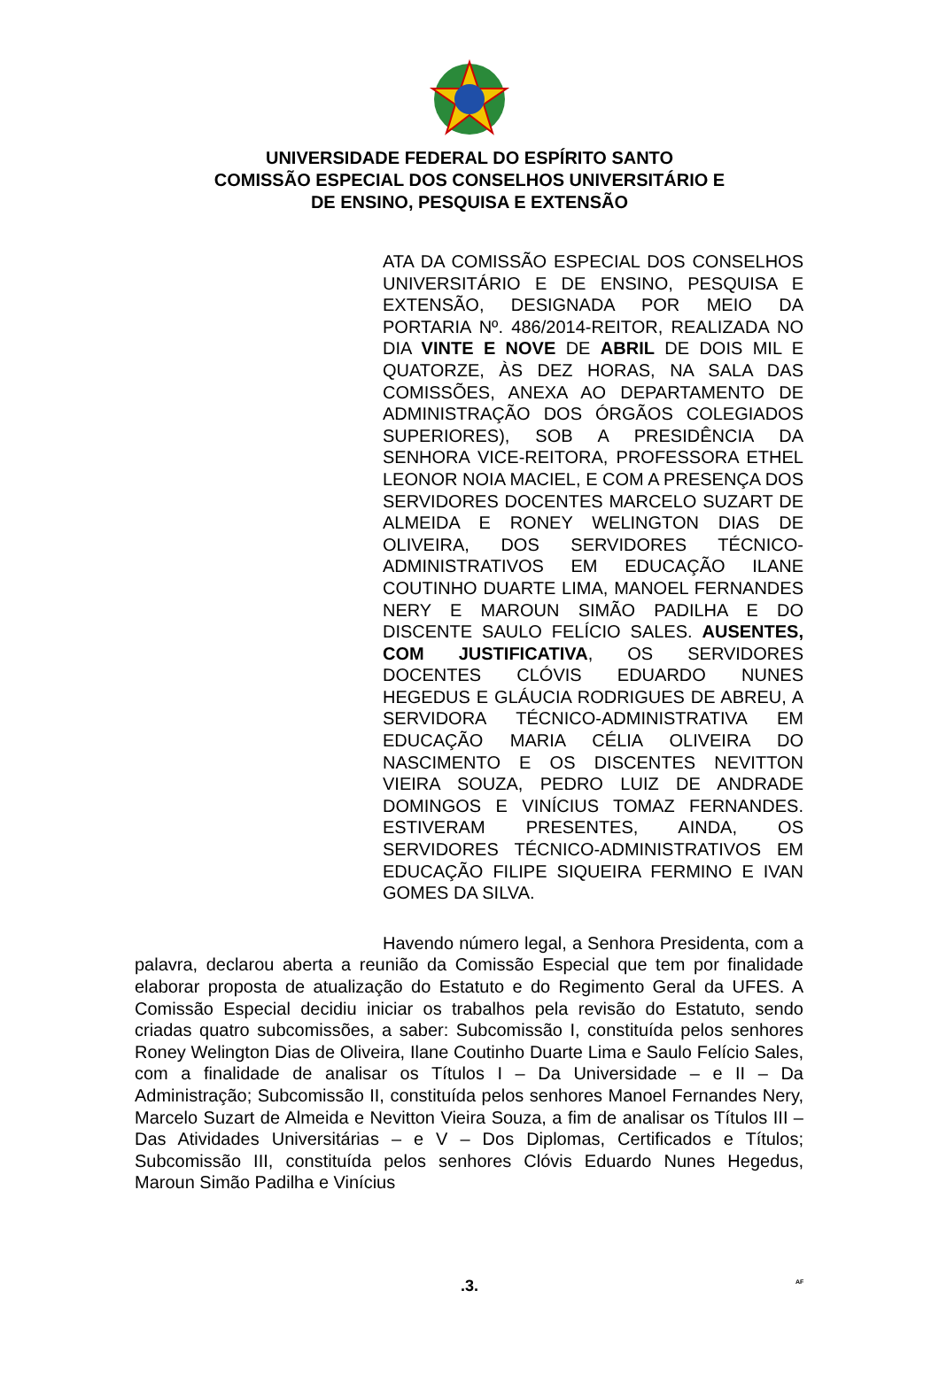UNIVERSIDADE FEDERAL DO ESPÍRITO SANTO
COMISSÃO ESPECIAL DOS CONSELHOS UNIVERSITÁRIO E
DE ENSINO, PESQUISA E EXTENSÃO
ATA DA COMISSÃO ESPECIAL DOS CONSELHOS UNIVERSITÁRIO E DE ENSINO, PESQUISA E EXTENSÃO, DESIGNADA POR MEIO DA PORTARIA Nº. 486/2014-REITOR, REALIZADA NO DIA VINTE E NOVE DE ABRIL DE DOIS MIL E QUATORZE, ÀS DEZ HORAS, NA SALA DAS COMISSÕES, ANEXA AO DEPARTAMENTO DE ADMINISTRAÇÃO DOS ÓRGÃOS COLEGIADOS SUPERIORES), SOB A PRESIDÊNCIA DA SENHORA VICE-REITORA, PROFESSORA ETHEL LEONOR NOIA MACIEL, E COM A PRESENÇA DOS SERVIDORES DOCENTES MARCELO SUZART DE ALMEIDA E RONEY WELINGTON DIAS DE OLIVEIRA, DOS SERVIDORES TÉCNICO-ADMINISTRATIVOS EM EDUCAÇÃO ILANE COUTINHO DUARTE LIMA, MANOEL FERNANDES NERY E MAROUN SIMÃO PADILHA E DO DISCENTE SAULO FELÍCIO SALES. AUSENTES, COM JUSTIFICATIVA, OS SERVIDORES DOCENTES CLÓVIS EDUARDO NUNES HEGEDUS E GLÁUCIA RODRIGUES DE ABREU, A SERVIDORA TÉCNICO-ADMINISTRATIVA EM EDUCAÇÃO MARIA CÉLIA OLIVEIRA DO NASCIMENTO E OS DISCENTES NEVITTON VIEIRA SOUZA, PEDRO LUIZ DE ANDRADE DOMINGOS E VINÍCIUS TOMAZ FERNANDES. ESTIVERAM PRESENTES, AINDA, OS SERVIDORES TÉCNICO-ADMINISTRATIVOS EM EDUCAÇÃO FILIPE SIQUEIRA FERMINO E IVAN GOMES DA SILVA.
Havendo número legal, a Senhora Presidenta, com a palavra, declarou aberta a reunião da Comissão Especial que tem por finalidade elaborar proposta de atualização do Estatuto e do Regimento Geral da UFES. A Comissão Especial decidiu iniciar os trabalhos pela revisão do Estatuto, sendo criadas quatro subcomissões, a saber: Subcomissão I, constituída pelos senhores Roney Welington Dias de Oliveira, Ilane Coutinho Duarte Lima e Saulo Felício Sales, com a finalidade de analisar os Títulos I – Da Universidade – e II – Da Administração; Subcomissão II, constituída pelos senhores Manoel Fernandes Nery, Marcelo Suzart de Almeida e Nevitton Vieira Souza, a fim de analisar os Títulos III – Das Atividades Universitárias – e V – Dos Diplomas, Certificados e Títulos; Subcomissão III, constituída pelos senhores Clóvis Eduardo Nunes Hegedus, Maroun Simão Padilha e Vinícius
.3. AF